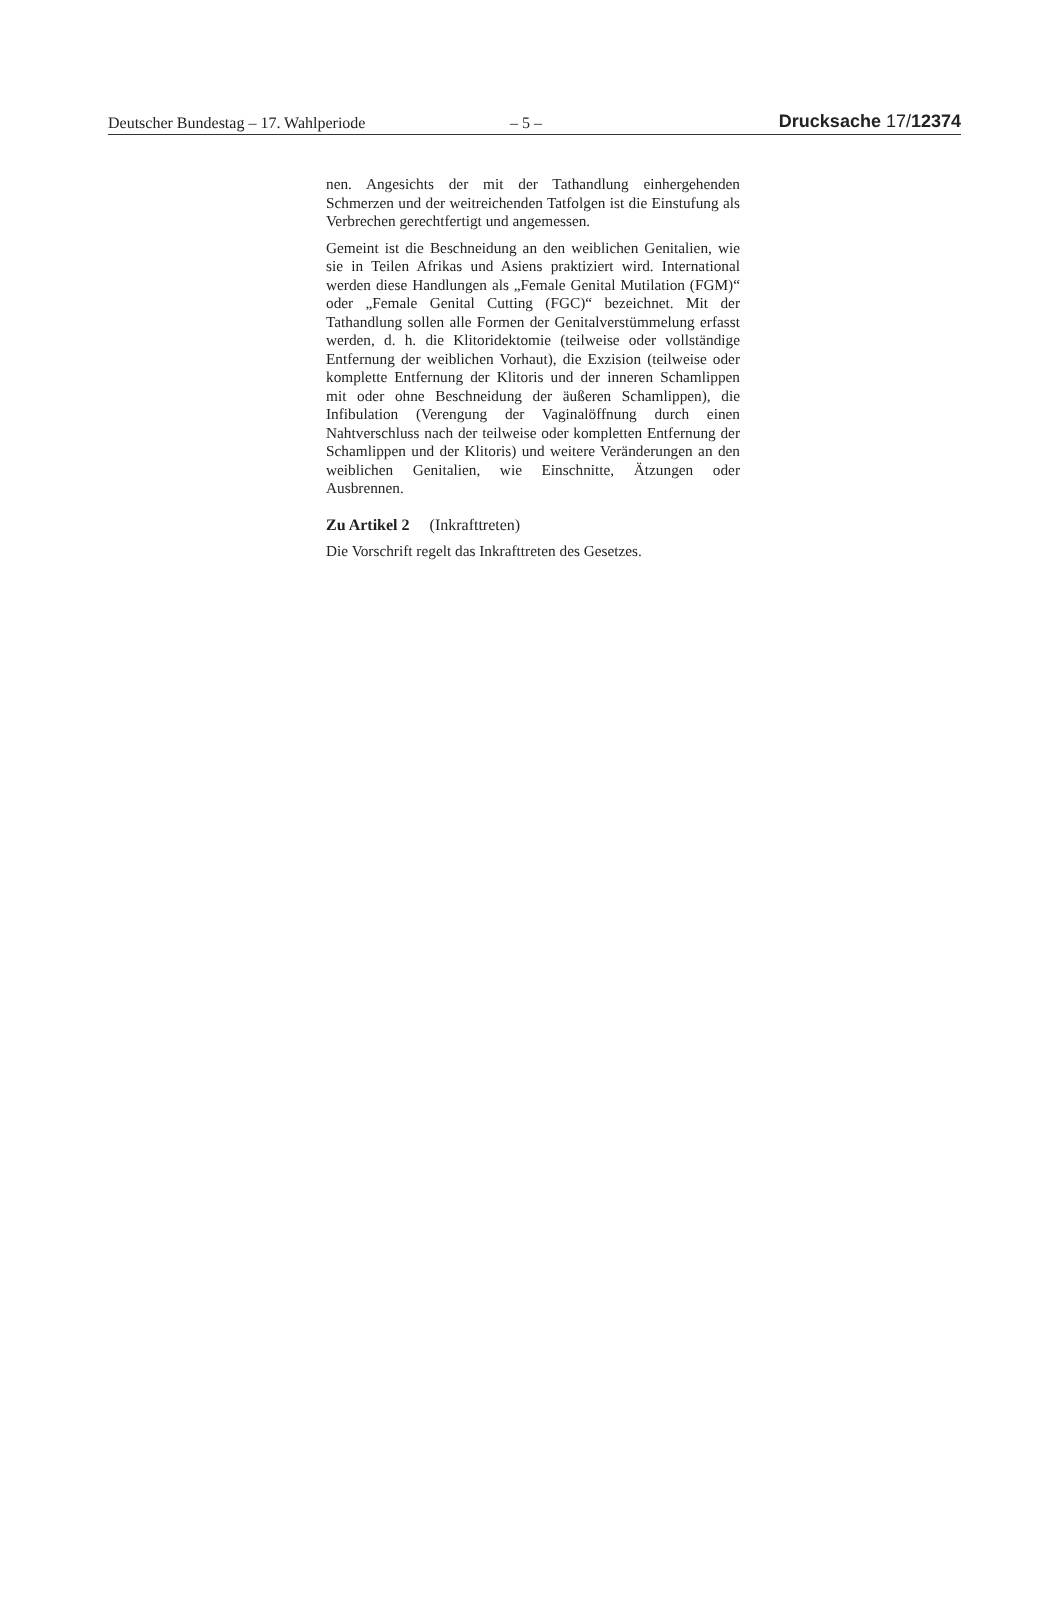Deutscher Bundestag – 17. Wahlperiode – 5 – Drucksache 17/12374
nen. Angesichts der mit der Tathandlung einhergehenden Schmerzen und der weitreichenden Tatfolgen ist die Einstufung als Verbrechen gerechtfertigt und angemessen.
Gemeint ist die Beschneidung an den weiblichen Genitalien, wie sie in Teilen Afrikas und Asiens praktiziert wird. International werden diese Handlungen als „Female Genital Mutilation (FGM)“ oder „Female Genital Cutting (FGC)“ bezeichnet. Mit der Tathandlung sollen alle Formen der Genitalverstümmelung erfasst werden, d. h. die Klitoridektomie (teilweise oder vollständige Entfernung der weiblichen Vorhaut), die Exzision (teilweise oder komplette Entfernung der Klitoris und der inneren Schamlippen mit oder ohne Beschneidung der äußeren Schamlippen), die Infibulation (Verengung der Vaginalöffnung durch einen Nahtverschluss nach der teilweise oder kompletten Entfernung der Schamlippen und der Klitoris) und weitere Veränderungen an den weiblichen Genitalien, wie Einschnitte, Ätzungen oder Ausbrennen.
Zu Artikel 2 (Inkrafttreten)
Die Vorschrift regelt das Inkrafttreten des Gesetzes.